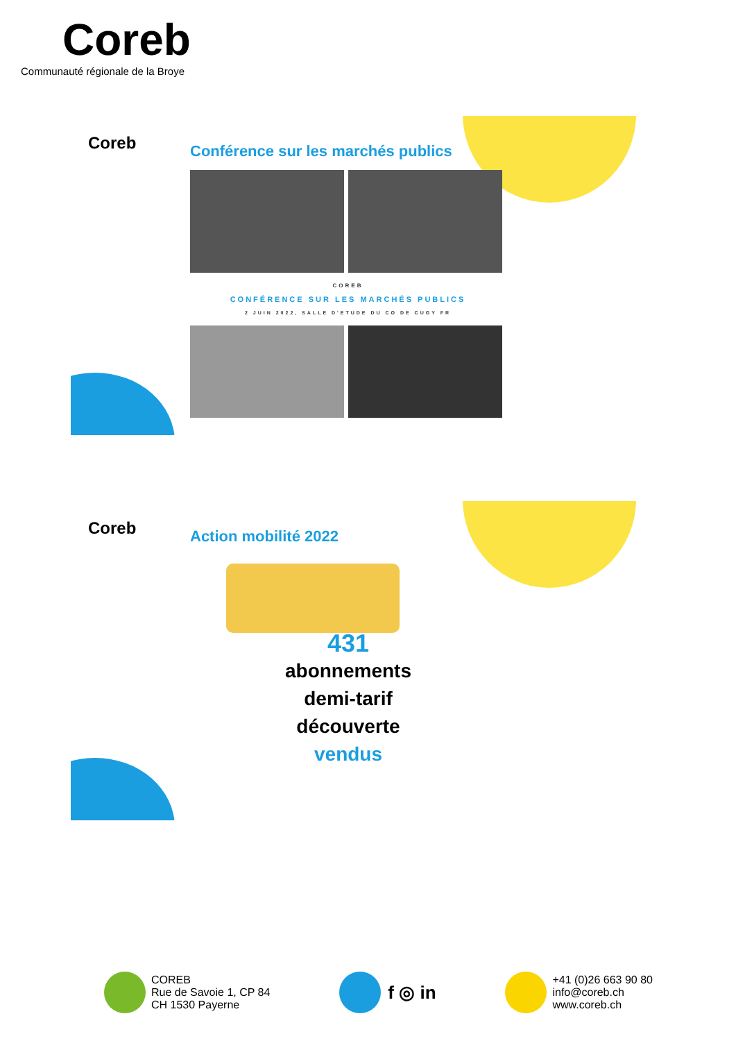Coreb
Communauté régionale de la Broye
Coreb
Conférence sur les marchés publics
COREB
CONFÉRENCE SUR LES MARCHÉS PUBLICS
2 JUIN 2022, SALLE D'ETUDE DU CO DE CUGY FR
Coreb Action mobilité 2022
431
abonnements
demi-tarif
découverte
vendus
COREB
Rue de Savoie 1, CP 84
CH 1530 Payerne
f ◎ in
+41 (0)26 663 90 80
info@coreb.ch
www.coreb.ch